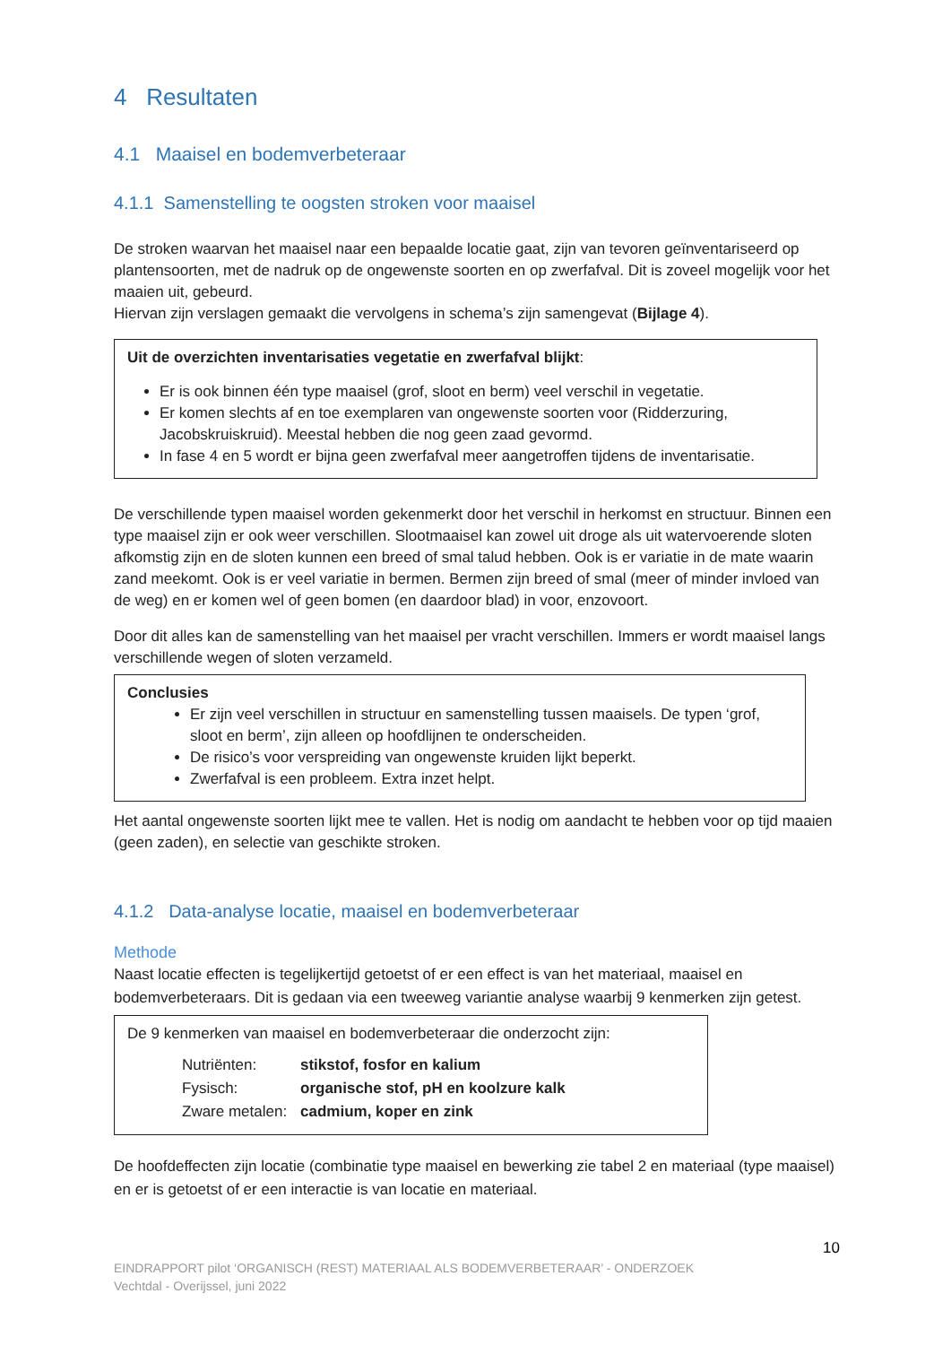4 Resultaten
4.1 Maaisel en bodemverbeteraar
4.1.1 Samenstelling te oogsten stroken voor maaisel
De stroken waarvan het maaisel naar een bepaalde locatie gaat, zijn van tevoren geïnventariseerd op plantensoorten, met de nadruk op de ongewenste soorten en op zwerfafval. Dit is zoveel mogelijk voor het maaien uit, gebeurd.
Hiervan zijn verslagen gemaakt die vervolgens in schema’s zijn samengevat (Bijlage 4).
Uit de overzichten inventarisaties vegetatie en zwerfafval blijkt:
Er is ook binnen één type maaisel (grof, sloot en berm) veel verschil in vegetatie.
Er komen slechts af en toe exemplaren van ongewenste soorten voor (Ridderzuring, Jacobskruiskruid). Meestal hebben die nog geen zaad gevormd.
In fase 4 en 5 wordt er bijna geen zwerfafval meer aangetroffen tijdens de inventarisatie.
De verschillende typen maaisel worden gekenmerkt door het verschil in herkomst en structuur. Binnen een type maaisel zijn er ook weer verschillen. Slootmaaisel kan zowel uit droge als uit watervoerende sloten afkomstig zijn en de sloten kunnen een breed of smal talud hebben. Ook is er variatie in de mate waarin zand meekomt. Ook is er veel variatie in bermen. Bermen zijn breed of smal (meer of minder invloed van de weg) en er komen wel of geen bomen (en daardoor blad) in voor, enzovoort.
Door dit alles kan de samenstelling van het maaisel per vracht verschillen. Immers er wordt maaisel langs verschillende wegen of sloten verzameld.
Conclusies
Er zijn veel verschillen in structuur en samenstelling tussen maaisels. De typen ‘grof, sloot en berm’, zijn alleen op hoofdlijnen te onderscheiden.
De risico’s voor verspreiding van ongewenste kruiden lijkt beperkt.
Zwerfafval is een probleem. Extra inzet helpt.
Het aantal ongewenste soorten lijkt mee te vallen. Het is nodig om aandacht te hebben voor op tijd maaien (geen zaden), en selectie van geschikte stroken.
4.1.2 Data-analyse locatie, maaisel en bodemverbeteraar
Methode
Naast locatie effecten is tegelijkertijd getoetst of er een effect is van het materiaal, maaisel en bodemverbeteraars. Dit is gedaan via een tweeweg variantie analyse waarbij 9 kenmerken zijn getest.
De 9 kenmerken van maaisel en bodemverbeteraar die onderzocht zijn:
| Nutriënten: | stikstof, fosfor en kalium |
| Fysisch: | organische stof, pH en koolzure kalk |
| Zware metalen: | cadmium, koper en zink |
De hoofdeffecten zijn locatie (combinatie type maaisel en bewerking zie tabel 2 en materiaal (type maaisel) en er is getoetst of er een interactie is van locatie en materiaal.
10
EINDRAPPORT pilot ‘ORGANISCH (REST) MATERIAAL ALS BODEMVERBETERAAR’ - ONDERZOEK
Vechtdal - Overijssel, juni 2022